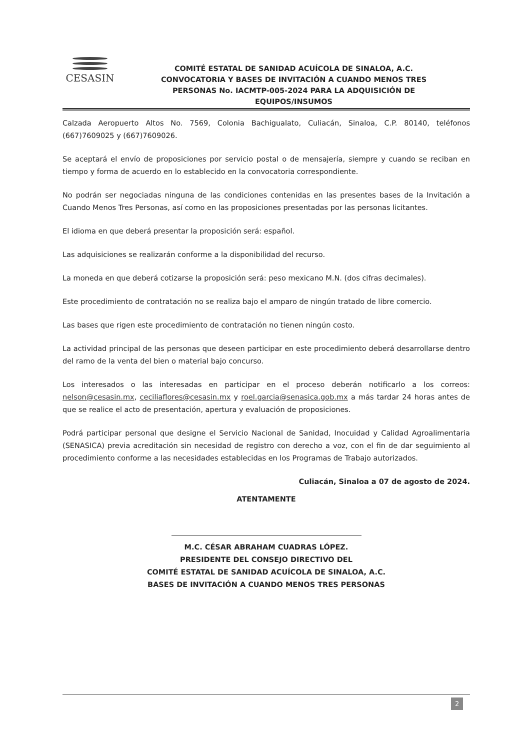CESASIN
COMITÉ ESTATAL DE SANIDAD ACUÍCOLA DE SINALOA, A.C.
CONVOCATORIA Y BASES DE INVITACIÓN A CUANDO MENOS TRES
PERSONAS No. IACMTP-005-2024 PARA LA ADQUISICIÓN DE
EQUIPOS/INSUMOS
Calzada Aeropuerto Altos No. 7569, Colonia Bachigualato, Culiacán, Sinaloa, C.P. 80140, teléfonos (667)7609025 y (667)7609026.
Se aceptará el envío de proposiciones por servicio postal o de mensajería, siempre y cuando se reciban en tiempo y forma de acuerdo en lo establecido en la convocatoria correspondiente.
No podrán ser negociadas ninguna de las condiciones contenidas en las presentes bases de la Invitación a Cuando Menos Tres Personas, así como en las proposiciones presentadas por las personas licitantes.
El idioma en que deberá presentar la proposición será: español.
Las adquisiciones se realizarán conforme a la disponibilidad del recurso.
La moneda en que deberá cotizarse la proposición será: peso mexicano M.N. (dos cifras decimales).
Este procedimiento de contratación no se realiza bajo el amparo de ningún tratado de libre comercio.
Las bases que rigen este procedimiento de contratación no tienen ningún costo.
La actividad principal de las personas que deseen participar en este procedimiento deberá desarrollarse dentro del ramo de la venta del bien o material bajo concurso.
Los interesados o las interesadas en participar en el proceso deberán notificarlo a los correos: nelson@cesasin.mx, ceciliaflores@cesasin.mx y roel.garcia@senasica.gob.mx a más tardar 24 horas antes de que se realice el acto de presentación, apertura y evaluación de proposiciones.
Podrá participar personal que designe el Servicio Nacional de Sanidad, Inocuidad y Calidad Agroalimentaria (SENASICA) previa acreditación sin necesidad de registro con derecho a voz, con el fin de dar seguimiento al procedimiento conforme a las necesidades establecidas en los Programas de Trabajo autorizados.
Culiacán, Sinaloa a 07 de agosto de 2024.
ATENTAMENTE
M.C. CÉSAR ABRAHAM CUADRAS LÓPEZ.
PRESIDENTE DEL CONSEJO DIRECTIVO DEL
COMITÉ ESTATAL DE SANIDAD ACUÍCOLA DE SINALOA, A.C.
BASES DE INVITACIÓN A CUANDO MENOS TRES PERSONAS
2